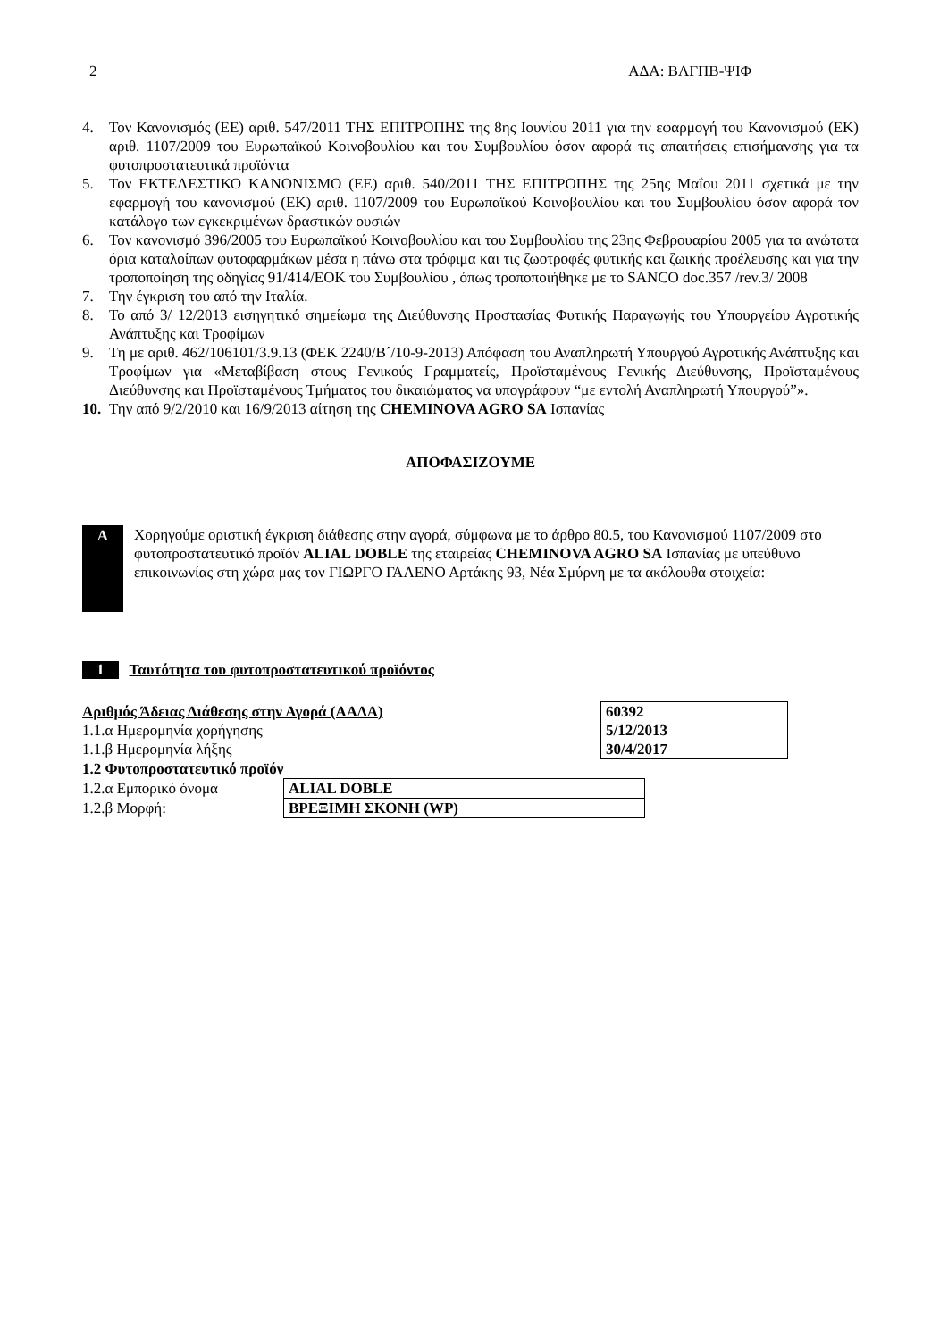2 ΑΔΑ: ΒΛΓΠΒ-ΨΙΦ
4. Τον Κανονισμός (ΕΕ) αριθ. 547/2011 ΤΗΣ ΕΠΙΤΡΟΠΗΣ της 8ης Ιουνίου 2011 για την εφαρμογή του Κανονισμού (ΕΚ) αριθ. 1107/2009 του Ευρωπαϊκού Κοινοβουλίου και του Συμβουλίου όσον αφορά τις απαιτήσεις επισήμανσης για τα φυτοπροστατευτικά προϊόντα
5. Τον ΕΚΤΕΛΕΣΤΙΚΟ ΚΑΝΟΝΙΣΜΟ (ΕΕ) αριθ. 540/2011 ΤΗΣ ΕΠΙΤΡΟΠΗΣ της 25ης Μαΐου 2011 σχετικά με την εφαρμογή του κανονισμού (ΕΚ) αριθ. 1107/2009 του Ευρωπαϊκού Κοινοβουλίου και του Συμβουλίου όσον αφορά τον κατάλογο των εγκεκριμένων δραστικών ουσιών
6. Τον κανονισμό 396/2005 του Ευρωπαϊκού Κοινοβουλίου και του Συμβουλίου της 23ης Φεβρουαρίου 2005 για τα ανώτατα όρια καταλοίπων φυτοφαρμάκων μέσα η πάνω στα τρόφιμα και τις ζωοτροφές φυτικής και ζωικής προέλευσης και για την τροποποίηση της οδηγίας 91/414/ΕΟΚ του Συμβουλίου , όπως τροποποιήθηκε με το SANCO doc.357 /rev.3/ 2008
7. Την έγκριση του από την Ιταλία.
8. Το από 3/ 12/2013 εισηγητικό σημείωμα της Διεύθυνσης Προστασίας Φυτικής Παραγωγής του Υπουργείου Αγροτικής Ανάπτυξης και Τροφίμων
9. Τη με αριθ. 462/106101/3.9.13 (ΦΕΚ 2240/Β΄/10-9-2013) Απόφαση του Αναπληρωτή Υπουργού Αγροτικής Ανάπτυξης και Τροφίμων για «Μεταβίβαση στους Γενικούς Γραμματείς, Προϊσταμένους Γενικής Διεύθυνσης, Προϊσταμένους Διεύθυνσης και Προϊσταμένους Τμήματος του δικαιώματος να υπογράφουν “με εντολή Αναπληρωτή Υπουργού”».
10. Την από 9/2/2010 και 16/9/2013 αίτηση της CHEMINOVA AGRO SA Ισπανίας
ΑΠΟΦΑΣΙΖΟΥΜΕ
Α
Χορηγούμε οριστική έγκριση διάθεσης στην αγορά, σύμφωνα με το άρθρο 80.5, του Κανονισμού 1107/2009 στο φυτοπροστατευτικό προϊόν ALIAL DOBLE της εταιρείας CHEMINOVA AGRO SA Ισπανίας με υπεύθυνο επικοινωνίας στη χώρα μας τον ΓΙΩΡΓΟ ΓΑΛΕΝΟ Αρτάκης 93, Νέα Σμύρνη με τα ακόλουθα στοιχεία:
1 Ταυτότητα του φυτοπροστατευτικού προϊόντος
| Αριθμός Άδειας Διάθεσης στην Αγορά (ΑΑΔΑ) | 60392 |
| 1.1.α Ημερομηνία χορήγησης | 5/12/2013 |
| 1.1.β Ημερομηνία λήξης | 30/4/2017 |
1.2 Φυτοπροστατευτικό προϊόν
| 1.2.α Εμπορικό όνομα | ALIAL DOBLE |
| 1.2.β Μορφή: | ΒΡΕΞΙΜΗ ΣΚΟΝΗ (WP) |